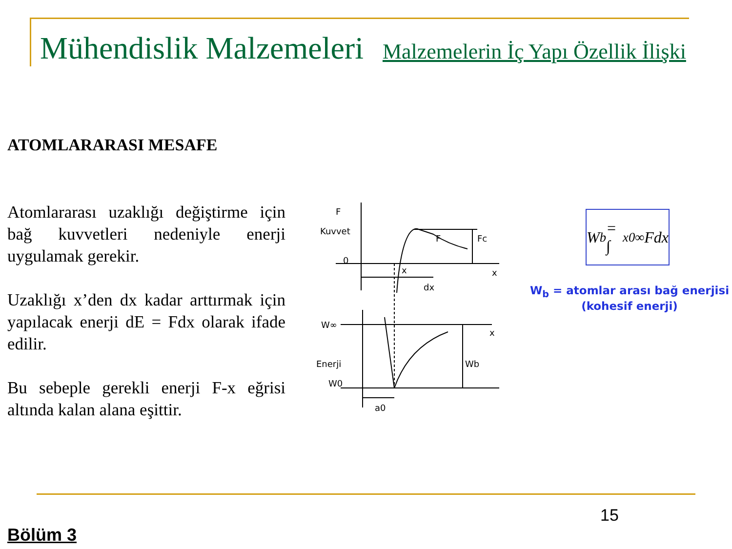Mühendislik Malzemeleri Malzemelerin İç Yapı Özellik İlişki
ATOMLARARASI MESAFE
Atomlararası uzaklığı değiştirme için bağ kuvvetleri nedeniyle enerji uygulamak gerekir.
Uzaklığı x’den dx kadar arttırmak için yapılacak enerji dE = Fdx olarak ifade edilir.
Bu sebeple gerekli enerji F-x eğrisi altında kalan alana eşittir.
F
Kuvvet
0
F
Fc
x
x
dx
W∞
x
Enerji
Wb
W0
a0
W<sub>b</sub> = ∫<sub>x0</sub><sup>∞</sup> Fdx
W<sub>b</sub> = atomlar arası bağ enerjisi
(kohesif enerji)
15
Bölüm 3